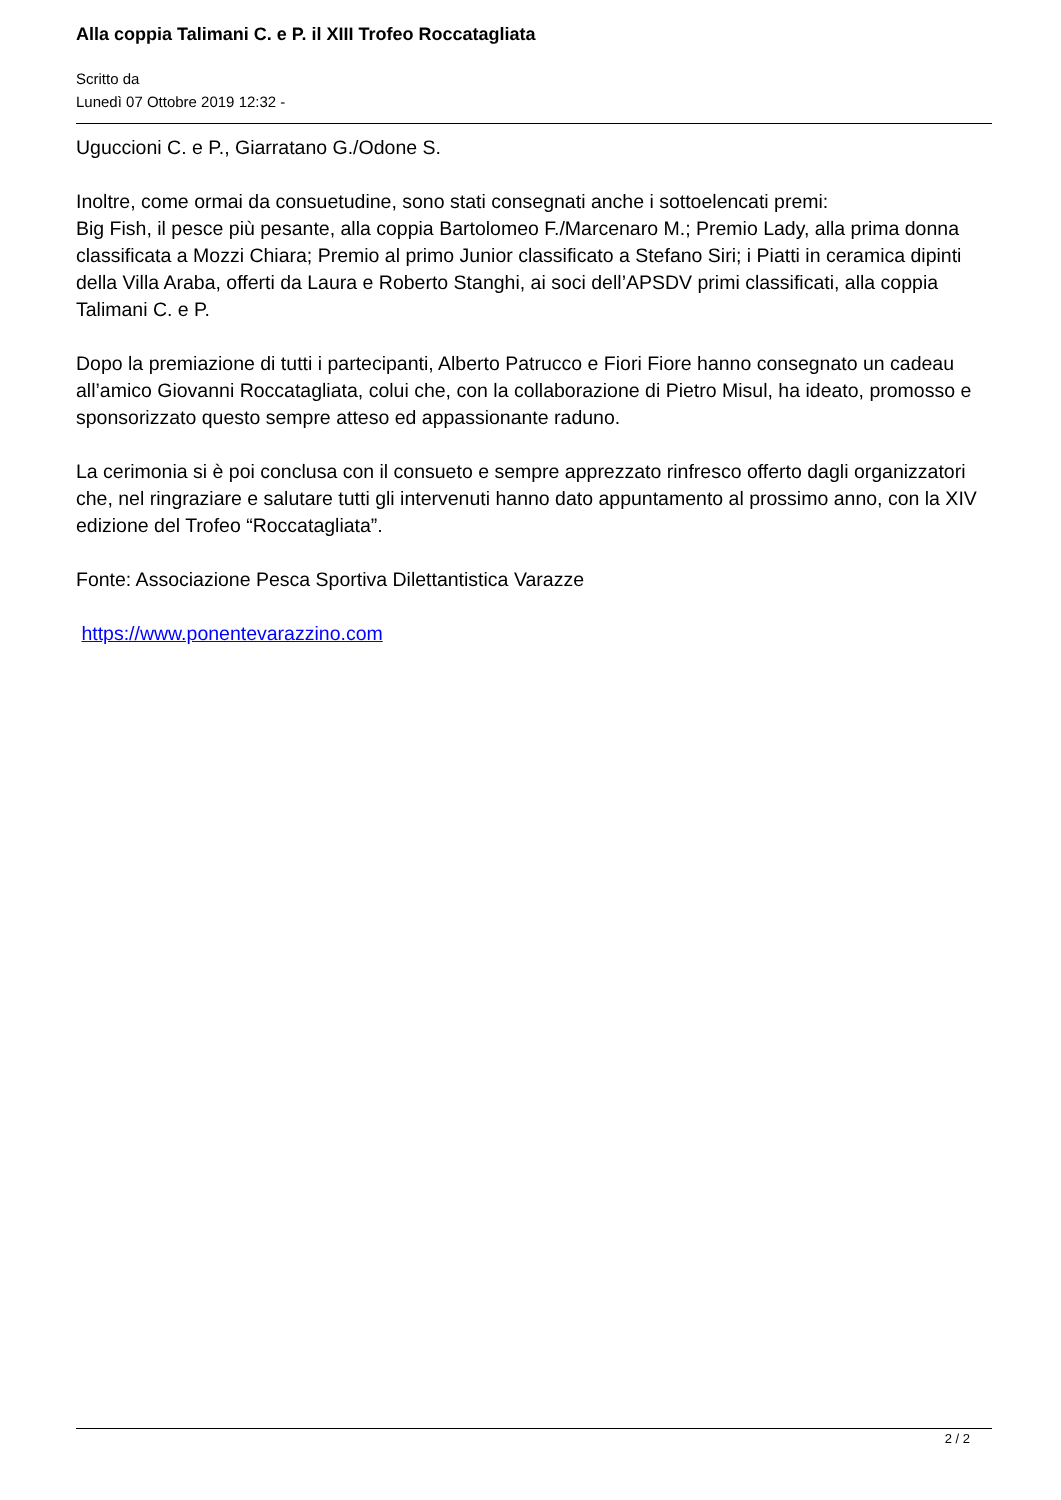Alla coppia Talimani C. e P. il XIII Trofeo Roccatagliata
Scritto da
Lunedì 07 Ottobre 2019 12:32 -
Uguccioni C. e P., Giarratano G./Odone S.
Inoltre, come ormai da consuetudine, sono stati consegnati anche i sottoelencati premi:
Big Fish, il pesce più pesante, alla coppia Bartolomeo F./Marcenaro M.; Premio Lady, alla prima donna classificata a Mozzi Chiara; Premio al primo Junior classificato a Stefano Siri; i Piatti in ceramica dipinti della Villa Araba, offerti da Laura e Roberto Stanghi, ai soci dell’APSDV primi classificati, alla coppia Talimani C. e P.
Dopo la premiazione di tutti i partecipanti, Alberto Patrucco e Fiori Fiore hanno consegnato un cadeau all’amico Giovanni Roccatagliata, colui che, con la collaborazione di Pietro Misul, ha ideato, promosso e sponsorizzato questo sempre atteso ed appassionante raduno.
La cerimonia si è poi conclusa con il consueto e sempre apprezzato rinfresco offerto dagli organizzatori che, nel ringraziare e salutare tutti gli intervenuti hanno dato appuntamento al prossimo anno, con la XIV edizione del Trofeo “Roccatagliata”.
Fonte: Associazione Pesca Sportiva Dilettantistica Varazze
https://www.ponentevarazzino.com
2 / 2